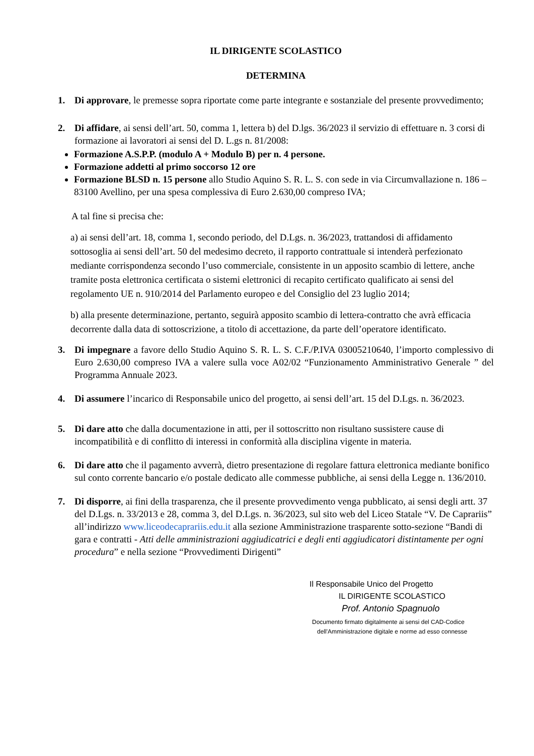IL DIRIGENTE SCOLASTICO
DETERMINA
1. Di approvare, le premesse sopra riportate come parte integrante e sostanziale del presente provvedimento;
2. Di affidare, ai sensi dell’art. 50, comma 1, lettera b) del D.lgs. 36/2023 il servizio di effettuare n. 3 corsi di formazione ai lavoratori ai sensi del D. L.gs n. 81/2008:
Formazione A.S.P.P. (modulo A + Modulo B) per n. 4 persone.
Formazione addetti al primo soccorso 12 ore
Formazione BLSD n. 15 persone allo Studio Aquino S. R. L. S. con sede in via Circumvallazione n. 186 – 83100 Avellino, per una spesa complessiva di Euro 2.630,00 compreso IVA;
A tal fine si precisa che:
a) ai sensi dell’art. 18, comma 1, secondo periodo, del D.Lgs. n. 36/2023, trattandosi di affidamento sottosoglia ai sensi dell’art. 50 del medesimo decreto, il rapporto contrattuale si intenderà perfezionato mediante corrispondenza secondo l’uso commerciale, consistente in un apposito scambio di lettere, anche tramite posta elettronica certificata o sistemi elettronici di recapito certificato qualificato ai sensi del regolamento UE n. 910/2014 del Parlamento europeo e del Consiglio del 23 luglio 2014;
b) alla presente determinazione, pertanto, seguirà apposito scambio di lettera-contratto che avrà efficacia decorrente dalla data di sottoscrizione, a titolo di accettazione, da parte dell’operatore identificato.
3. Di impegnare a favore dello Studio Aquino S. R. L. S. C.F./P.IVA 03005210640, l’importo complessivo di Euro 2.630,00 compreso IVA a valere sulla voce A02/02 “Funzionamento Amministrativo Generale ” del Programma Annuale 2023.
4. Di assumere l’incarico di Responsabile unico del progetto, ai sensi dell’art. 15 del D.Lgs. n. 36/2023.
5. Di dare atto che dalla documentazione in atti, per il sottoscritto non risultano sussistere cause di incompatibilità e di conflitto di interessi in conformità alla disciplina vigente in materia.
6. Di dare atto che il pagamento avverrà, dietro presentazione di regolare fattura elettronica mediante bonifico sul conto corrente bancario e/o postale dedicato alle commesse pubbliche, ai sensi della Legge n. 136/2010.
7. Di disporre, ai fini della trasparenza, che il presente provvedimento venga pubblicato, ai sensi degli artt. 37 del D.Lgs. n. 33/2013 e 28, comma 3, del D.Lgs. n. 36/2023, sul sito web del Liceo Statale “V. De Caprariis” all’indirizzo www.liceodecaprariis.edu.it alla sezione Amministrazione trasparente sotto-sezione “Bandi di gara e contratti - Atti delle amministrazioni aggiudicatrici e degli enti aggiudicatori distintamente per ogni procedura” e nella sezione “Provvedimenti Dirigenti”
Il Responsabile Unico del Progetto
IL DIRIGENTE SCOLASTICO
Prof. Antonio Spagnuolo
Documento firmato digitalmente ai sensi del CAD-Codice
dell'Amministrazione digitale e norme ad esso connesse